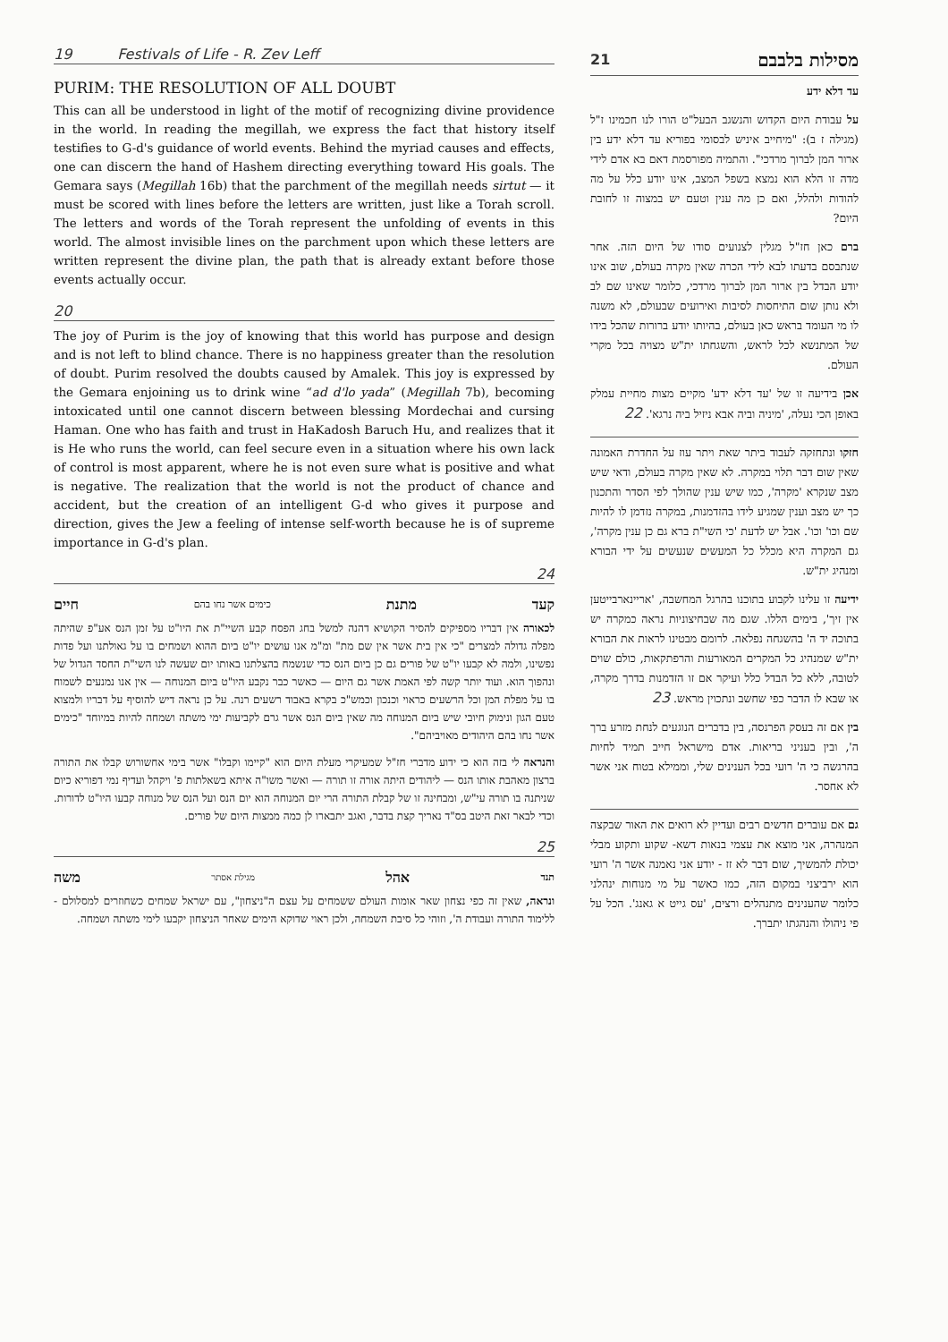19 Festivals of Life - R. Zev Leff
PURIM: THE RESOLUTION OF ALL DOUBT
This can all be understood in light of the motif of recognizing divine providence in the world. In reading the megillah, we express the fact that history itself testifies to G-d's guidance of world events. Behind the myriad causes and effects, one can discern the hand of Hashem directing everything toward His goals. The Gemara says (Megillah 16b) that the parchment of the megillah needs sirtut — it must be scored with lines before the letters are written, just like a Torah scroll. The letters and words of the Torah represent the unfolding of events in this world. The almost invisible lines on the parchment upon which these letters are written represent the divine plan, the path that is already extant before those events actually occur.
20
The joy of Purim is the joy of knowing that this world has purpose and design and is not left to blind chance. There is no happiness greater than the resolution of doubt. Purim resolved the doubts caused by Amalek. This joy is expressed by the Gemara enjoining us to drink wine “ad d'lo yada” (Megillah 7b), becoming intoxicated until one cannot discern between blessing Mordechai and cursing Haman. One who has faith and trust in HaKadosh Baruch Hu, and realizes that it is He who runs the world, can feel secure even in a situation where his own lack of control is most apparent, where he is not even sure what is positive and what is negative. The realization that the world is not the product of chance and accident, but the creation of an intelligent G-d who gives it purpose and direction, gives the Jew a feeling of intense self-worth because he is of supreme importance in G-d's plan.
24
קעד מתנת כימים אשר נחו בהם חיים
לכאורה אין דבריו מספיקים להסיר הקושיא דהנה למשל בחג הפסח קבע השיי"ת את היו"ט על זמן הנס אע"פ שהיתה מפלה גדולה למצרים "כי אין בית אשר אין שם מת" ומ"מ אנו עושים יו"ט ביום ההוא ושמחים בו על גאולתנו ועל פדות נפשינו, ולמה לא קבעו יו"ט של פורים גם כן ביום הנס כדי שנשמח בהצלתנו באותו יום שעשה לנו השי"ת החסד הגדול של ונהפוך הוא. ועוד יותר קשה לפי האמת אשר גם היום — כאשר כבר נקבע היו"ט ביום המנוחה — אין אנו נמנעים לשמוח בו על מפלת המן וכל הרשעים כראוי וכנכון וכמש"כ בקרא באבוד רשעים רנה. על כן נראה דיש להוסיף על דבריו ולמצוא טעם הגון ונימוק חיובי שיש ביום המנוחה מה שאין ביום הנס אשר גרם לקביעות ימי משתה ושמחה להיות במיוחד "כימים אשר נחו בהם היהודים מאויביהם".
והנראה לי בזה הוא כי ידוע מדברי חז"ל שמעיקרי מעלת היום הוא "קיימו וקבלו" אשר בימי אחשורוש קבלו את התורה ברצון מאהבת אותו הנס — ליהודים היתה אורה זו תורה — ואשר משו"ה איתא בשאלתות פ' ויקהל ועדיף נמי דפוריא כיום שניתנה בו תורה עי"ש, ומבחינה זו של קבלת התורה הרי יום המנוחה הוא יום הנס ועל הנס של מנוחה קבעו היו"ט לדורות. וכדי לבאר זאת היטב בס"ד נאריך קצת בדבר, ואגב יתבארו לן כמה ממצות היום של פורים.
25
תנד אהל מגילת אסתר משה
ונראה, שאין זה כפי נצחון שאר אומות העולם ששמחים על עצם ה"ניצחון", עם ישראל שמחים כשחוזרים למסלולם - ללימוד התורה ועבודת ה', וזוהי כל סיבת השמחה, ולכן ראוי שדוקא הימים שאחר הניצחון יקבעו לימי משתה ושמחה.
מסילות בלבבם 21
עד דלא ידע
על עבודת היום הקדוש והנשגב הבעל"ט הורו לנו חכמינו ז"ל (מגילה ז ב): "מיחייב איניש לבסומי בפוריא עד דלא ידע בין ארור המן לברוך מרדכי". והתמיה מפורסמת דאם בא אדם לידי מדה זו הלא הוא נמצא בשפל המצב, אינו יודע כלל על מה להודות ולהלל, ואם כן מה ענין וטעם יש במצוה זו לחובת היום?
ברם כאן חז"ל מגלין לצנועים סודו של היום הזה. אחר שנתבסם בדעתו לבא לידי הכרה שאין מקרה בעולם, שוב אינו יודע הבדל בין ארור המן לברוך מרדכי, כלומר שאינו שם לב ולא נותן שום התיחסות לסיבות ואירועים שבעולם, לא משנה לו מי העומד בראש כאן בעולם, בהיותו יודע ברורות שהכל בידו של המתנשא לכל לראש, והשגחתו ית"ש מצויה בכל מקרי העולם.
אכן בידיעה זו של 'עד דלא ידע' מקיים מצות מחיית עמלק באופן הכי נעלה, 'מיניה וביה אבא ניזיל ביה נרגא'. 22
חזקו ונתחזקה לעבוד ביתר שאת ויתר עוז על החדרת האמונה שאין שום דבר תלוי במקרה. לא שאין מקרה בעולם, ודאי שיש מצב שנקרא 'מקרה', כמו שיש ענין שהולך לפי הסדר והתכנון כך יש מצב וענין שמגיע לידו בהזדמנות, במקרה נזדמן לו להיות שם וכו' וכו'. אבל יש לדעת 'כי השי"ת ברא גם כן ענין מקרה', גם המקרה היא מכלל כל המעשים שנעשים על ידי הבורא ומנהיג ית"ש.
ידיעה זו עלינו לקבוע בתוכנו בהרגל המחשבה, 'אריינארבייטען אין זיך', בימים הללו. שגם מה שבחיצוניות נראה כמקרה יש בתוכה יד ה' בהשגחה נפלאה. לרומם מבטינו לראות את הבורא ית"ש שמנהיג כל המקרים המאורעות והרפתקאות, כולם שוים לטובה, ללא כל הבדל כלל ועיקר אם זו הזדמנות בדרך מקרה, או שבא לו הדבר כפי שחשב ונתכוין מראש. 23
בין אם זה בעסק הפרנסה, בין בדברים הנוגעים לנחת מזרע ברך ה', ובין בעניני בריאות. אדם מישראל חייב תמיד לחיות בהרגשה כי ה' רועי בכל הענינים שלי, וממילא בטוח אני אשר לא אחסר.
גם אם עוברים חדשים רבים ועדיין לא רואים את האור שבקצה המנהרה, אני מוצא את עצמי בנאות דשא- שקוע ותקוע מבלי יכולת להמשיך, שום דבר לא זז - יודע אני נאמנה אשר ה' רועי הוא ירביצני במקום הזה, כמו כאשר על מי מנוחות ינהלני כלומר שהענינים מתנהלים ורצים, 'עס גייט א גאנג'. הכל על פי ניהולו והנהגתו יתברך.